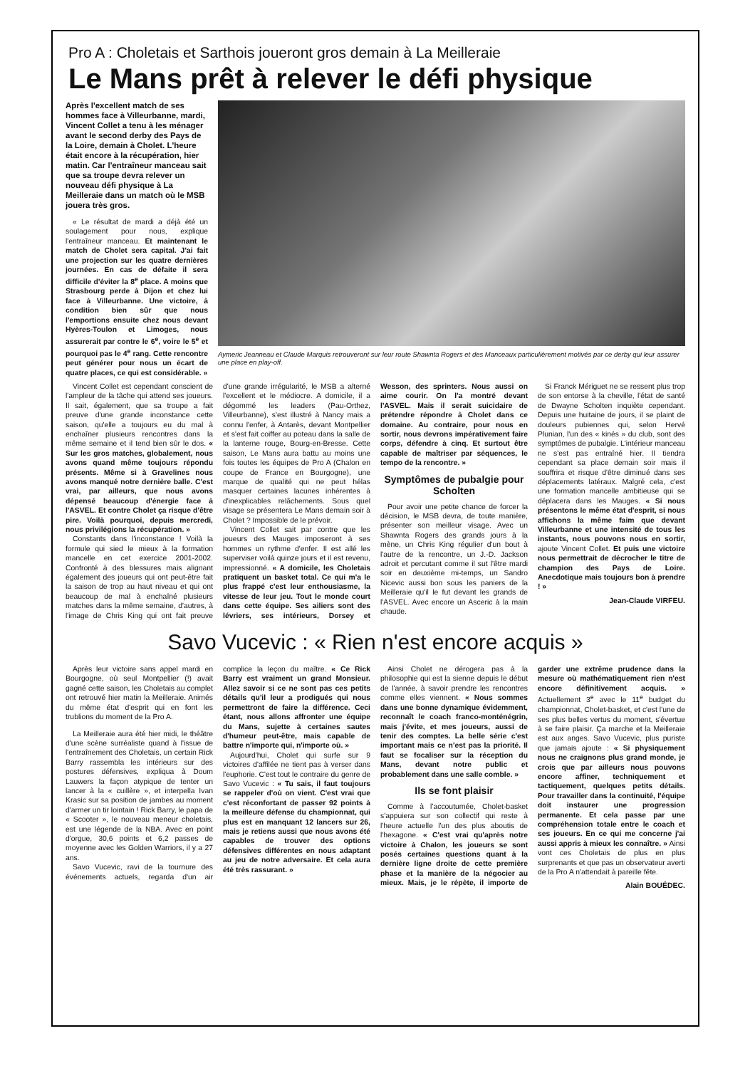Pro A : Choletais et Sarthois joueront gros demain à La Meilleraie
Le Mans prêt à relever le défi physique
Après l'excellent match de ses hommes face à Villeurbanne, mardi, Vincent Collet a tenu à les ménager avant le second derby des Pays de la Loire, demain à Cholet. L'heure était encore à la récupération, hier matin. Car l'entraîneur manceau sait que sa troupe devra relever un nouveau défi physique à La Meilleraie dans un match où le MSB jouera très gros.
« Le résultat de mardi a déjà été un soulagement pour nous, explique l'entraîneur manceau. Et maintenant le match de Cholet sera capital. J'ai fait une projection sur les quatre dernières journées. En cas de défaite il sera difficile d'éviter la 8<sup>e</sup> place. A moins que Strasbourg perde à Dijon et chez lui face à Villeurbanne. Une victoire, à condition bien sûr que nous l'emportions ensuite chez nous devant Hyères-Toulon et Limoges, nous assurerait par contre le 6<sup>e</sup>, voire le 5<sup>e</sup> et pourquoi pas le 4<sup>e</sup> rang. Cette rencontre peut générer pour nous un écart de quatre places, ce qui est considérable. »
Aymeric Jeanneau et Claude Marquis retrouveront sur leur route Shawnta Rogers et des Manceaux particulièrement motivés par ce derby qui leur assurer une place en play-off.
Vincent Collet est cependant conscient de l'ampleur de la tâche qui attend ses joueurs. Il sait, également, que sa troupe a fait preuve d'une grande inconstance cette saison, qu'elle a toujours eu du mal à enchaîner plusieurs rencontres dans la même semaine et il tend bien sûr le dos. « Sur les gros matches, globalement, nous avons quand même toujours répondu présents. Même si à Gravelines nous avons manqué notre dernière balle. C'est vrai, par ailleurs, que nous avons dépensé beaucoup d'énergie face à l'ASVEL. Et contre Cholet ça risque d'être pire. Voilà pourquoi, depuis mercredi, nous privilégions la récupération. »
Constants dans l'inconstance ! Voilà la formule qui sied le mieux à la formation mancelle en cet exercice 2001-2002. Confronté à des blessures mais alignant également des joueurs qui ont peut-être fait la saison de trop au haut niveau et qui ont beaucoup de mal à enchaîné plusieurs matches dans la même semaine, d'autres, à l'image de Chris King qui ont fait preuve d'une grande irrégularité, le MSB a alterné l'excellent et le médiocre. A domicile, il a dégommé les leaders (Pau-Orthez, Villeurbanne), s'est illustré à Nancy mais a connu l'enfer, à Antarès, devant Montpellier et s'est fait coiffer au poteau dans la salle de la lanterne rouge, Bourg-en-Bresse. Cette saison, Le Mans aura battu au moins une fois toutes les équipes de Pro A (Chalon en coupe de France en Bourgogne), une marque de qualité qui ne peut hélas masquer certaines lacunes inhérentes à d'inexplicables relâchements. Sous quel visage se présentera Le Mans demain soir à Cholet ? Impossible de le prévoir.
Vincent Collet sait par contre que les joueurs des Mauges imposeront à ses hommes un rythme d'enfer. Il est allé les superviser voilà quinze jours et il est revenu, impressionné. « A domicile, les Choletais pratiquent un basket total. Ce qui m'a le plus frappé c'est leur enthousiasme, la vitesse de leur jeu. Tout le monde court dans cette équipe. Ses ailiers sont des lévriers, ses intérieurs, Dorsey et Wesson, des sprinters. Nous aussi on aime courir. On l'a montré devant l'ASVEL. Mais il serait suicidaire de prétendre répondre à Cholet dans ce domaine. Au contraire, pour nous en sortir, nous devrons impérativement faire corps, défendre à cinq. Et surtout être capable de maîtriser par séquences, le tempo de la rencontre. »
Symptômes de pubalgie pour Scholten
Pour avoir une petite chance de forcer la décision, le MSB devra, de toute manière, présenter son meilleur visage. Avec un Shawnta Rogers des grands jours à la mène, un Chris King régulier d'un bout à l'autre de la rencontre, un J.-D. Jackson adroit et percutant comme il sut l'être mardi soir en deuxième mi-temps, un Sandro Nicevic aussi bon sous les paniers de la Meilleraie qu'il le fut devant les grands de l'ASVEL. Avec encore un Asceric à la main chaude.
Si Franck Mériguet ne se ressent plus trop de son entorse à la cheville, l'état de santé de Dwayne Scholten inquiète cependant. Depuis une huitaine de jours, il se plaint de douleurs pubiennes qui, selon Hervé Plunian, l'un des « kinés » du club, sont des symptômes de pubalgie. L'intérieur manceau ne s'est pas entraîné hier. Il tiendra cependant sa place demain soir mais il souffrira et risque d'être diminué dans ses déplacements latéraux. Malgré cela, c'est une formation mancelle ambitieuse qui se déplacera dans les Mauges. « Si nous présentons le même état d'esprit, si nous affichons la même faim que devant Villeurbanne et une intensité de tous les instants, nous pouvons nous en sortir, ajoute Vincent Collet. Et puis une victoire nous permettrait de décrocher le titre de champion des Pays de Loire. Anecdotique mais toujours bon à prendre ! »
Jean-Claude VIRFEU.
Savo Vucevic : « Rien n'est encore acquis »
Après leur victoire sans appel mardi en Bourgogne, où seul Montpellier (!) avait gagné cette saison, les Choletais au complet ont retrouvé hier matin la Meilleraie. Animés du même état d'esprit qui en font les trublions du moment de la Pro A.
La Meilleraie aura été hier midi, le théâtre d'une scène surréaliste quand à l'issue de l'entraînement des Choletais, un certain Rick Barry rassembla les intérieurs sur des postures défensives, expliqua à Doum Lauwers la façon atypique de tenter un lancer à la « cuillère », et interpella Ivan Krasic sur sa position de jambes au moment d'armer un tir lointain ! Rick Barry, le papa de « Scooter », le nouveau meneur choletais, est une légende de la NBA. Avec en point d'orgue, 30,6 points et 6,2 passes de moyenne avec les Golden Warriors, il y a 27 ans.
Savo Vucevic, ravi de la tournure des événements actuels, regarda d'un air complice la leçon du maître. « Ce Rick Barry est vraiment un grand Monsieur. Allez savoir si ce ne sont pas ces petits détails qu'il leur a prodigués qui nous permettront de faire la différence. Ceci étant, nous allons affronter une équipe du Mans, sujette à certaines sautes d'humeur peut-être, mais capable de battre n'importe qui, n'importe où. »
Aujourd'hui, Cholet qui surfe sur 9 victoires d'affilée ne tient pas à verser dans l'euphorie. C'est tout le contraire du genre de Savo Vucevic : « Tu sais, il faut toujours se rappeler d'où on vient. C'est vrai que c'est réconfortant de passer 92 points à la meilleure défense du championnat, qui plus est en manquant 12 lancers sur 26, mais je retiens aussi que nous avons été capables de trouver des options défensives différentes en nous adaptant au jeu de notre adversaire. Et cela aura été très rassurant. »
Ainsi Cholet ne dérogera pas à la philosophie qui est la sienne depuis le début de l'année, à savoir prendre les rencontres comme elles viennent. « Nous sommes dans une bonne dynamique évidemment, reconnaît le coach franco-monténégrin, mais j'évite, et mes joueurs, aussi de tenir des comptes. La belle série c'est important mais ce n'est pas la priorité. Il faut se focaliser sur la réception du Mans, devant notre public et probablement dans une salle comble. »
Ils se font plaisir
Comme à l'accoutumée, Cholet-basket s'appuiera sur son collectif qui reste à l'heure actuelle l'un des plus aboutis de l'hexagone. « C'est vrai qu'après notre victoire à Chalon, les joueurs se sont posés certaines questions quant à la dernière ligne droite de cette première phase et la manière de la négocier au mieux. Mais, je le répète, il importe de garder une extrême prudence dans la mesure où mathématiquement rien n'est encore définitivement acquis. » Actuellement 3<sup>e</sup> avec le 11<sup>e</sup> budget du championnat, Cholet-basket, et c'est l'une de ses plus belles vertus du moment, s'évertue à se faire plaisir. Ça marche et la Meilleraie est aux anges. Savo Vucevic, plus puriste que jamais ajoute : « Si physiquement nous ne craignons plus grand monde, je crois que par ailleurs nous pouvons encore affiner, techniquement et tactiquement, quelques petits détails. Pour travailler dans la continuité, l'équipe doit instaurer une progression permanente. Et cela passe par une compréhension totale entre le coach et ses joueurs. En ce qui me concerne j'ai aussi appris à mieux les connaître. » Ainsi vont ces Choletais de plus en plus surprenants et que pas un observateur averti de la Pro A n'attendait à pareille fête.
Alain BOUÉDEC.